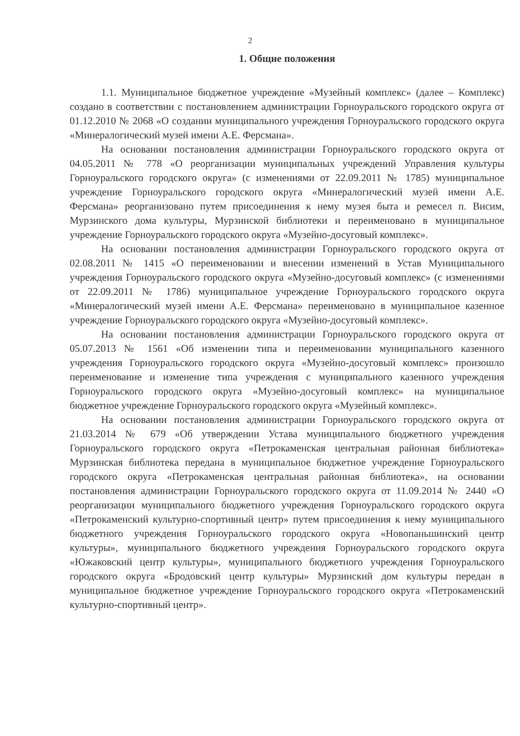2
1. Общие положения
1.1. Муниципальное бюджетное учреждение «Музейный комплекс» (далее – Комплекс) создано в соответствии с постановлением администрации Горноуральского городского округа от 01.12.2010 № 2068 «О создании муниципального учреждения Горноуральского городского округа «Минералогический музей имени А.Е. Ферсмана».
На основании постановления администрации Горноуральского городского округа от 04.05.2011 № 778 «О реорганизации муниципальных учреждений Управления культуры Горноуральского городского округа» (с изменениями от 22.09.2011 № 1785) муниципальное учреждение Горноуральского городского округа «Минералогический музей имени А.Е. Ферсмана» реорганизовано путем присоединения к нему музея быта и ремесел п. Висим, Мурзинского дома культуры, Мурзинской библиотеки и переименовано в муниципальное учреждение Горноуральского городского округа «Музейно-досуговый комплекс».
На основании постановления администрации Горноуральского городского округа от 02.08.2011 № 1415 «О переименовании и внесении изменений в Устав Муниципального учреждения Горноуральского городского округа «Музейно-досуговый комплекс» (с изменениями от 22.09.2011 № 1786) муниципальное учреждение Горноуральского городского округа «Минералогический музей имени А.Е. Ферсмана» переименовано в муниципальное казенное учреждение Горноуральского городского округа «Музейно-досуговый комплекс».
На основании постановления администрации Горноуральского городского округа от 05.07.2013 № 1561 «Об изменении типа и переименовании муниципального казенного учреждения Горноуральского городского округа «Музейно-досуговый комплекс» произошло переименование и изменение типа учреждения с муниципального казенного учреждения Горноуральского городского округа «Музейно-досуговый комплекс» на муниципальное бюджетное учреждение Горноуральского городского округа «Музейный комплекс».
На основании постановления администрации Горноуральского городского округа от 21.03.2014 № 679 «Об утверждении Устава муниципального бюджетного учреждения Горноуральского городского округа «Петрокаменская центральная районная библиотека» Мурзинская библиотека передана в муниципальное бюджетное учреждение Горноуральского городского округа «Петрокаменская центральная районная библиотека», на основании постановления администрации Горноуральского городского округа от 11.09.2014 № 2440 «О реорганизации муниципального бюджетного учреждения Горноуральского городского округа «Петрокаменский культурно-спортивный центр» путем присоединения к нему муниципального бюджетного учреждения Горноуральского городского округа «Новопаньшинский центр культуры», муниципального бюджетного учреждения Горноуральского городского округа «Южаковский центр культуры», муниципального бюджетного учреждения Горноуральского городского округа «Бродовский центр культуры» Мурзинский дом культуры передан в муниципальное бюджетное учреждение Горноуральского городского округа «Петрокаменский культурно-спортивный центр».